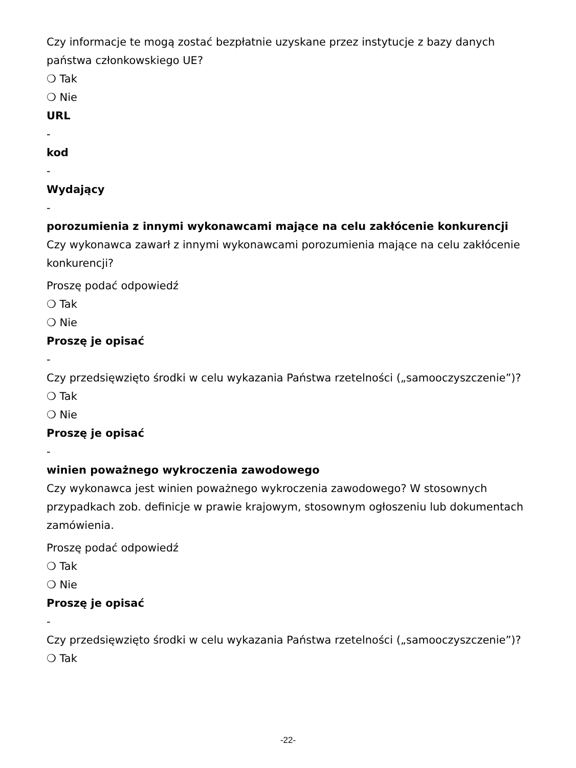Czy informacje te mogą zostać bezpłatnie uzyskane przez instytucje z bazy danych państwa członkowskiego UE?
❍ Tak
❍ Nie
URL
-
kod
-
Wydający
-
porozumienia z innymi wykonawcami mające na celu zakłócenie konkurencji
Czy wykonawca zawarł z innymi wykonawcami porozumienia mające na celu zakłócenie konkurencji?
Proszę podać odpowiedź
❍ Tak
❍ Nie
Proszę je opisać
-
Czy przedsięwzięto środki w celu wykazania Państwa rzetelności („samooczyszczenie”)?
❍ Tak
❍ Nie
Proszę je opisać
-
winien poważnego wykroczenia zawodowego
Czy wykonawca jest winien poważnego wykroczenia zawodowego? W stosownych przypadkach zob. definicje w prawie krajowym, stosownym ogłoszeniu lub dokumentach zamówienia.
Proszę podać odpowiedź
❍ Tak
❍ Nie
Proszę je opisać
-
Czy przedsięwzięto środki w celu wykazania Państwa rzetelności („samooczyszczenie”)?
❍ Tak
-22-